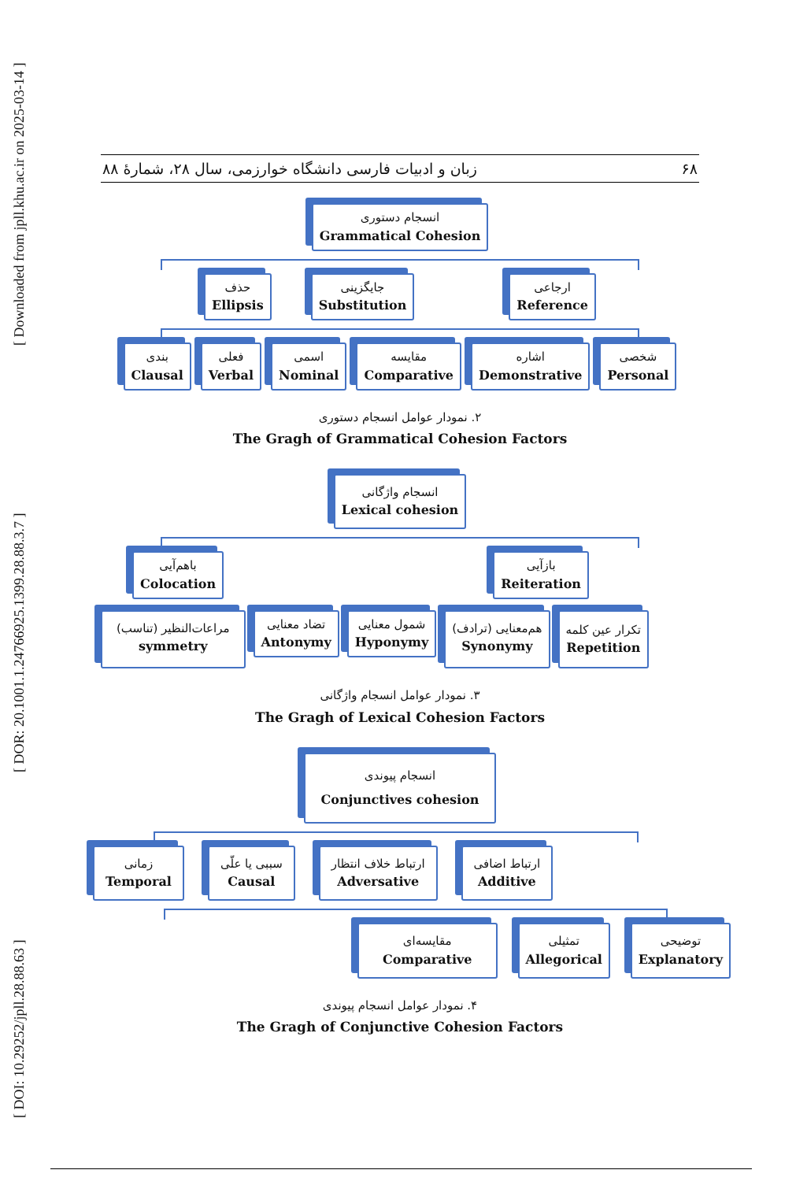[ DOI: 10.29252/jpll.28.88.63 ] [ DOR: 20.1001.1.24766925.1399.28.88.3.7 ] [ Downloaded from jpll.khu.ac.ir on 2025-03-14 ]
زبان و ادبیات فارسی دانشگاه خوارزمی، سال ۲۸، شمارهٔ ۸۸ ۶۸
انسجام دستوری
Grammatical Cohesion
حذف
Ellipsis
جایگزینی
Substitution
ارجاعی
Reference
بندی
Clausal
فعلی
Verbal
اسمی
Nominal
مقایسه
Comparative
اشاره
Demonstrative
شخصی
Personal
۲. نمودار عوامل انسجام دستوری
The Gragh of Grammatical Cohesion Factors
انسجام واژگانی
Lexical cohesion
باهم‌آیی
Colocation
بازآیی
Reiteration
مراعات‌النظیر (تناسب)
symmetry
تضاد معنایی
Antonymy
شمول معنایی
Hyponymy
هم‌معنایی (ترادف)
Synonymy
تکرار عین کلمه
Repetition
۳. نمودار عوامل انسجام واژگانی
The Gragh of Lexical Cohesion Factors
انسجام پیوندی
Conjunctives cohesion
زمانی
Temporal
سببی یا علّی
Causal
ارتباط خلاف انتظار
Adversative
ارتباط اضافی
Additive
مقایسه‌ای
Comparative
تمثیلی
Allegorical
توضیحی
Explanatory
۴. نمودار عوامل انسجام پیوندی
The Gragh of Conjunctive Cohesion Factors